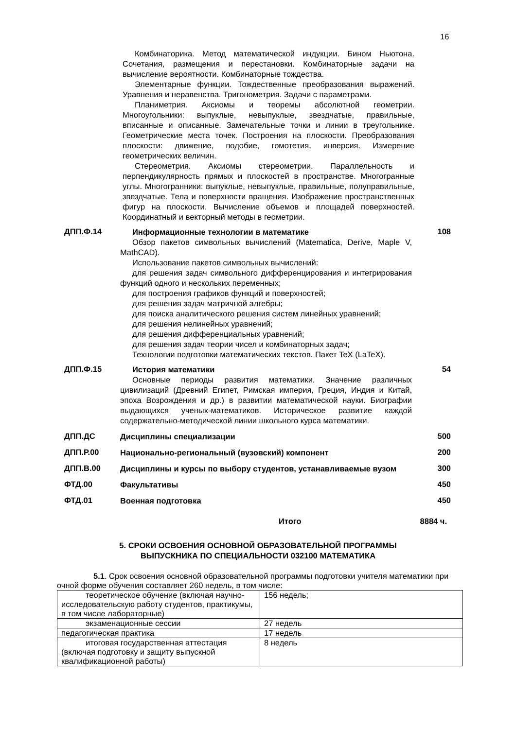16
Комбинаторика. Метод математической индукции. Бином Ньютона. Сочетания, размещения и перестановки. Комбинаторные задачи на вычисление вероятности. Комбинаторные тождества.
Элементарные функции. Тождественные преобразования выражений. Уравнения и неравенства. Тригонометрия. Задачи с параметрами.
Планиметрия. Аксиомы и теоремы абсолютной геометрии. Многоугольники: выпуклые, невыпуклые, звездчатые, правильные, вписанные и описанные. Замечательные точки и линии в треугольнике. Геометрические места точек. Построения на плоскости. Преобразования плоскости: движение, подобие, гомотетия, инверсия. Измерение геометрических величин.
Стереометрия. Аксиомы стереометрии. Параллельность и перпендикулярность прямых и плоскостей в пространстве. Многогранные углы. Многогранники: выпуклые, невыпуклые, правильные, полуправильные, звездчатые. Тела и поверхности вращения. Изображение пространственных фигур на плоскости. Вычисление объемов и площадей поверхностей. Координатный и векторный методы в геометрии.
ДПП.Ф.14
Информационные технологии в математике
Обзор пакетов символьных вычислений (Matematica, Derive, Maple V, MathCAD).
Использование пакетов символьных вычислений:
для решения задач символьного дифференцирования и интегрирования функций одного и нескольких переменных;
для построения графиков функций и поверхностей;
для решения задач матричной алгебры;
для поиска аналитического решения систем линейных уравнений;
для решения нелинейных уравнений;
для решения дифференциальных уравнений;
для решения задач теории чисел и комбинаторных задач;
Технологии подготовки математических текстов. Пакет TeX (LaTeX).
108
ДПП.Ф.15
История математики
Основные периоды развития математики. Значение различных цивилизаций (Древний Египет, Римская империя, Греция, Индия и Китай, эпоха Возрождения и др.) в развитии математической науки. Биографии выдающихся ученых-математиков. Историческое развитие каждой содержательно-методической линии школьного курса математики.
54
ДПП.ДС
Дисциплины специализации
500
ДПП.Р.00
Национально-региональный (вузовский) компонент
200
ДПП.В.00
Дисциплины и курсы по выбору студентов, устанавливаемые вузом
300
ФТД.00
Факультативы
450
ФТД.01
Военная подготовка
450
Итого 8884 ч.
5. СРОКИ ОСВОЕНИЯ ОСНОВНОЙ ОБРАЗОВАТЕЛЬНОЙ ПРОГРАММЫ
ВЫПУСКНИКА ПО СПЕЦИАЛЬНОСТИ 032100 МАТЕМАТИКА
5.1. Срок освоения основной образовательной программы подготовки учителя математики при очной форме обучения составляет 260 недель, в том числе:
| теоретическое обучение (включая научно-исследовательскую работу студентов, практикумы, в том числе лабораторные) | 156 недель; |
| экзаменационные сессии | 27 недель |
| педагогическая практика | 17 недель |
| итоговая государственная аттестация (включая подготовку и защиту выпускной квалификационной работы) | 8 недель |